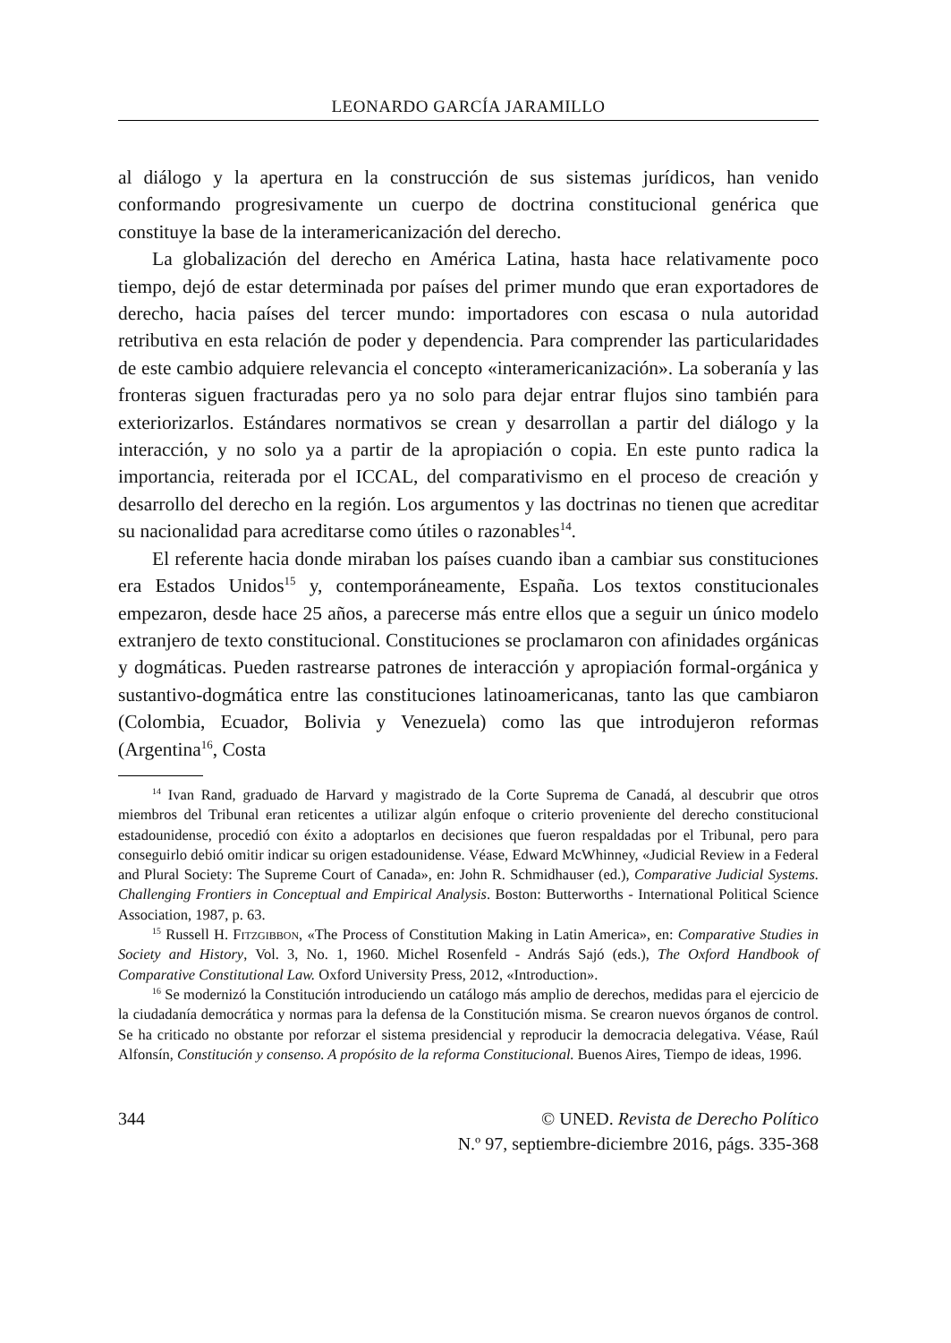LEONARDO GARCÍA JARAMILLO
al diálogo y la apertura en la construcción de sus sistemas jurídicos, han venido conformando progresivamente un cuerpo de doctrina constitucional genérica que constituye la base de la interamericanización del derecho.
La globalización del derecho en América Latina, hasta hace relativamente poco tiempo, dejó de estar determinada por países del primer mundo que eran exportadores de derecho, hacia países del tercer mundo: importadores con escasa o nula autoridad retributiva en esta relación de poder y dependencia. Para comprender las particularidades de este cambio adquiere relevancia el concepto «interamericanización». La soberanía y las fronteras siguen fracturadas pero ya no solo para dejar entrar flujos sino también para exteriorizarlos. Estándares normativos se crean y desarrollan a partir del diálogo y la interacción, y no solo ya a partir de la apropiación o copia. En este punto radica la importancia, reiterada por el ICCAL, del comparativismo en el proceso de creación y desarrollo del derecho en la región. Los argumentos y las doctrinas no tienen que acreditar su nacionalidad para acreditarse como útiles o razonables<sup>14</sup>.
El referente hacia donde miraban los países cuando iban a cambiar sus constituciones era Estados Unidos<sup>15</sup> y, contemporáneamente, España. Los textos constitucionales empezaron, desde hace 25 años, a parecerse más entre ellos que a seguir un único modelo extranjero de texto constitucional. Constituciones se proclamaron con afinidades orgánicas y dogmáticas. Pueden rastrearse patrones de interacción y apropiación formal-orgánica y sustantivo-dogmática entre las constituciones latinoamericanas, tanto las que cambiaron (Colombia, Ecuador, Bolivia y Venezuela) como las que introdujeron reformas (Argentina<sup>16</sup>, Costa
<sup>14</sup> Ivan Rand, graduado de Harvard y magistrado de la Corte Suprema de Canadá, al descubrir que otros miembros del Tribunal eran reticentes a utilizar algún enfoque o criterio proveniente del derecho constitucional estadounidense, procedió con éxito a adoptarlos en decisiones que fueron respaldadas por el Tribunal, pero para conseguirlo debió omitir indicar su origen estadounidense. Véase, Edward McWhinney, «Judicial Review in a Federal and Plural Society: The Supreme Court of Canada», en: John R. Schmidhauser (ed.), Comparative Judicial Systems. Challenging Frontiers in Conceptual and Empirical Analysis. Boston: Butterworths - International Political Science Association, 1987, p. 63.
<sup>15</sup> Russell H. Fitzgibbon, «The Process of Constitution Making in Latin America», en: Comparative Studies in Society and History, Vol. 3, No. 1, 1960. Michel Rosenfeld - András Sajó (eds.), The Oxford Handbook of Comparative Constitutional Law. Oxford University Press, 2012, «Introduction».
<sup>16</sup> Se modernizó la Constitución introduciendo un catálogo más amplio de derechos, medidas para el ejercicio de la ciudadanía democrática y normas para la defensa de la Constitución misma. Se crearon nuevos órganos de control. Se ha criticado no obstante por reforzar el sistema presidencial y reproducir la democracia delegativa. Véase, Raúl Alfonsín, Constitución y consenso. A propósito de la reforma Constitucional. Buenos Aires, Tiempo de ideas, 1996.
344 © UNED. Revista de Derecho Político
N.º 97, septiembre-diciembre 2016, págs. 335-368